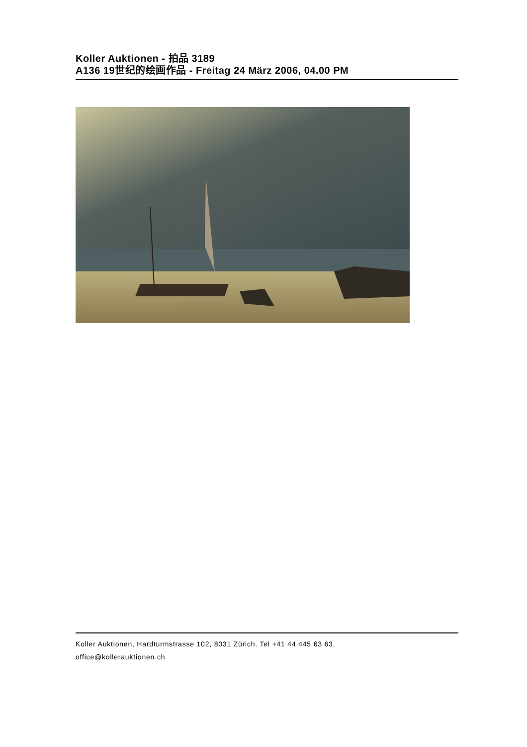Koller Auktionen - 拍品 3189
A136 19世纪的绘画作品 - Freitag 24 März 2006, 04.00 PM
Koller Auktionen, Hardturmstrasse 102, 8031 Zürich. Tel +41 44 445 63 63.
office@kollerauktionen.ch